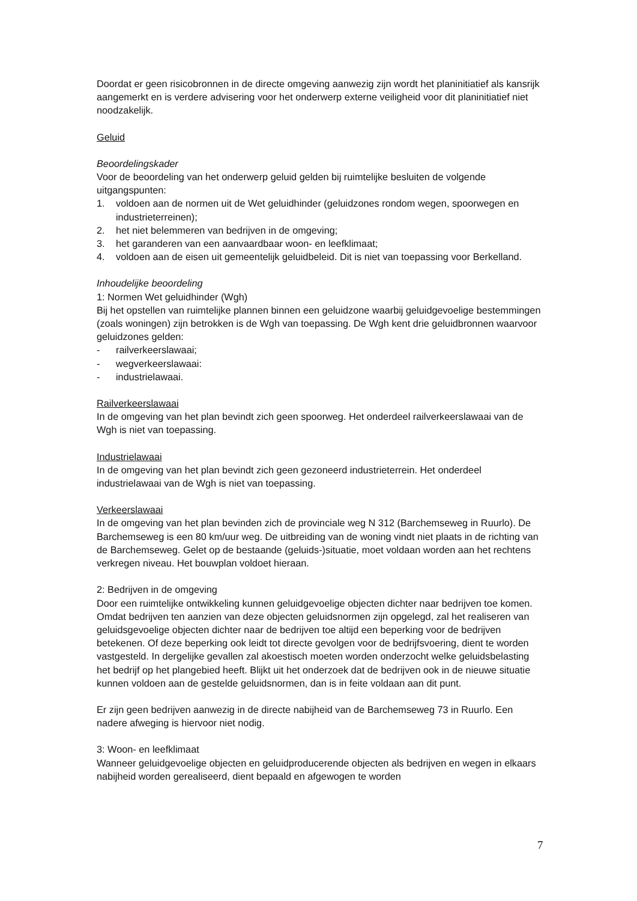Doordat er geen risicobronnen in de directe omgeving aanwezig zijn wordt het planinitiatief als kansrijk aangemerkt en is verdere advisering voor het onderwerp externe veiligheid voor dit planinitiatief niet noodzakelijk.
Geluid
Beoordelingskader
Voor de beoordeling van het onderwerp geluid gelden bij ruimtelijke besluiten de volgende uitgangspunten:
1. voldoen aan de normen uit de Wet geluidhinder (geluidzones rondom wegen, spoorwegen en industrieterreinen);
2. het niet belemmeren van bedrijven in de omgeving;
3. het garanderen van een aanvaardbaar woon- en leefklimaat;
4. voldoen aan de eisen uit gemeentelijk geluidbeleid. Dit is niet van toepassing voor Berkelland.
Inhoudelijke beoordeling
1: Normen Wet geluidhinder (Wgh)
Bij het opstellen van ruimtelijke plannen binnen een geluidzone waarbij geluidgevoelige bestemmingen (zoals woningen) zijn betrokken is de Wgh van toepassing. De Wgh kent drie geluidbronnen waarvoor geluidzones gelden:
- railverkeerslawaai;
- wegverkeerslawaai:
- industrielawaai.
Railverkeerslawaai
In de omgeving van het plan bevindt zich geen spoorweg. Het onderdeel railverkeerslawaai van de Wgh is niet van toepassing.
Industrielawaai
In de omgeving van het plan bevindt zich geen gezoneerd industrieterrein. Het onderdeel industrielawaai van de Wgh is niet van toepassing.
Verkeerslawaai
In de omgeving van het plan bevinden zich de provinciale weg N 312 (Barchemseweg in Ruurlo). De Barchemseweg is een 80 km/uur weg. De uitbreiding van de woning vindt niet plaats in de richting van de Barchemseweg. Gelet op de bestaande (geluids-)situatie, moet voldaan worden aan het rechtens verkregen niveau. Het bouwplan voldoet hieraan.
2: Bedrijven in de omgeving
Door een ruimtelijke ontwikkeling kunnen geluidgevoelige objecten dichter naar bedrijven toe komen. Omdat bedrijven ten aanzien van deze objecten geluidsnormen zijn opgelegd, zal het realiseren van geluidsgevoelige objecten dichter naar de bedrijven toe altijd een beperking voor de bedrijven betekenen. Of deze beperking ook leidt tot directe gevolgen voor de bedrijfsvoering, dient te worden vastgesteld. In dergelijke gevallen zal akoestisch moeten worden onderzocht welke geluidsbelasting het bedrijf op het plangebied heeft. Blijkt uit het onderzoek dat de bedrijven ook in de nieuwe situatie kunnen voldoen aan de gestelde geluidsnormen, dan is in feite voldaan aan dit punt.
Er zijn geen bedrijven aanwezig in de directe nabijheid van de Barchemseweg 73 in Ruurlo. Een nadere afweging is hiervoor niet nodig.
3: Woon- en leefklimaat
Wanneer geluidgevoelige objecten en geluidproducerende objecten als bedrijven en wegen in elkaars nabijheid worden gerealiseerd, dient bepaald en afgewogen te worden
7